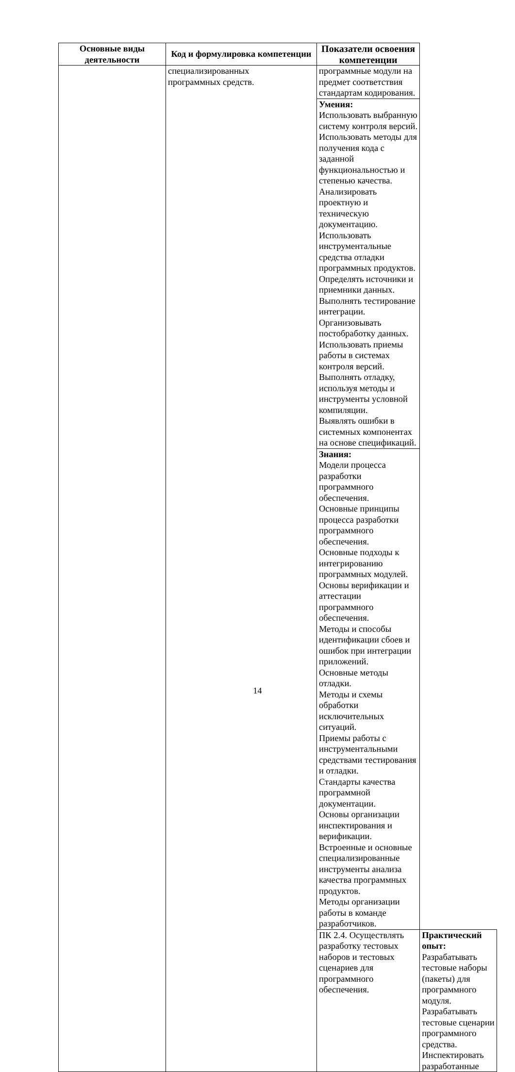| Основные виды деятельности | Код и формулировка компетенции | Показатели освоения компетенции | |
| --- | --- | --- | --- |
| | специализированных программных средств. | программные модули на предмет соответствия стандартам кодирования. | |
| | | Умения: Использовать выбранную систему контроля версий. Использовать методы для получения кода с заданной функциональностью и степенью качества. Анализировать проектную и техническую документацию. Использовать инструментальные средства отладки программных продуктов. Определять источники и приемники данных. Выполнять тестирование интеграции. Организовывать постобработку данных. Использовать приемы работы в системах контроля версий. Выполнять отладку, используя методы и инструменты условной компиляции. Выявлять ошибки в системных компонентах на основе спецификаций. | |
| | | Знания: Модели процесса разработки программного обеспечения. Основные принципы процесса разработки программного обеспечения. Основные подходы к интегрированию программных модулей. Основы верификации и аттестации программного обеспечения. Методы и способы идентификации сбоев и ошибок при интеграции приложений. Основные методы отладки. Методы и схемы обработки исключительных ситуаций. Приемы работы с инструментальными средствами тестирования и отладки. Стандарты качества программной документации. Основы организации инспектирования и верификации. Встроенные и основные специализированные инструменты анализа качества программных продуктов. Методы организации работы в команде разработчиков. | |
| | | ПК 2.4. Осуществлять разработку тестовых наборов и тестовых сценариев для программного обеспечения. | Практический опыт: Разрабатывать тестовые наборы (пакеты) для программного модуля. Разрабатывать тестовые сценарии программного средства. Инспектировать разработанные |
14